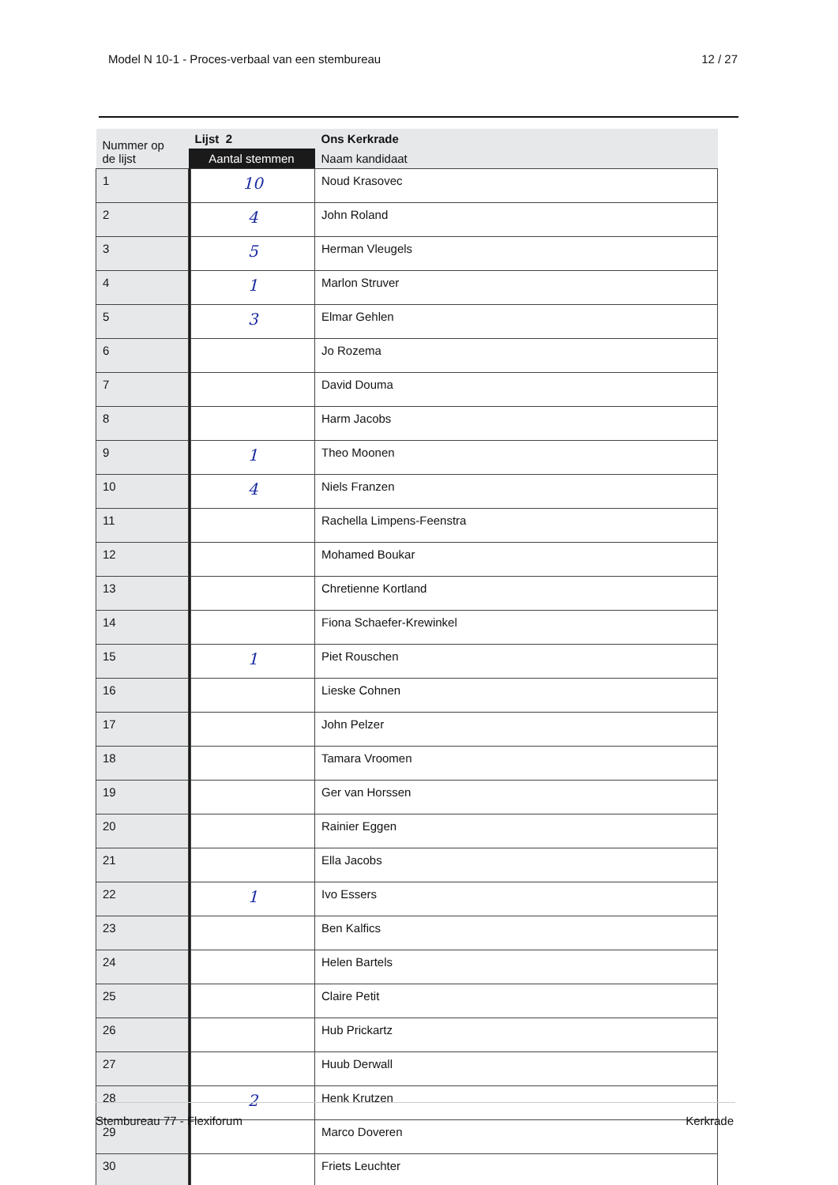Model N 10-1 - Proces-verbaal van een stembureau 12 / 27
| Nummer op de lijst | Lijst 2 | | Ons Kerkrade |
| --- | --- | --- | --- |
| | Aantal stemmen | | Naam kandidaat |
| 1 | | 10 | Noud Krasovec |
| 2 | | 4 | John Roland |
| 3 | | 5 | Herman Vleugels |
| 4 | | 1 | Marlon Struver |
| 5 | | 3 | Elmar Gehlen |
| 6 | | | Jo Rozema |
| 7 | | | David Douma |
| 8 | | | Harm Jacobs |
| 9 | | 1 | Theo Moonen |
| 10 | | 4 | Niels Franzen |
| 11 | | | Rachella Limpens-Feenstra |
| 12 | | | Mohamed Boukar |
| 13 | | | Chretienne Kortland |
| 14 | | | Fiona Schaefer-Krewinkel |
| 15 | | 1 | Piet Rouschen |
| 16 | | | Lieske Cohnen |
| 17 | | | John Pelzer |
| 18 | | | Tamara Vroomen |
| 19 | | | Ger van Horssen |
| 20 | | | Rainier Eggen |
| 21 | | | Ella Jacobs |
| 22 | | 1 | Ivo Essers |
| 23 | | | Ben Kalfics |
| 24 | | | Helen Bartels |
| 25 | | | Claire Petit |
| 26 | | | Hub Prickartz |
| 27 | | | Huub Derwall |
| 28 | | 2 | Henk Krutzen |
| 29 | | | Marco Doveren |
| 30 | | | Friets Leuchter |
Stembureau 77 - Flexiforum Kerkrade